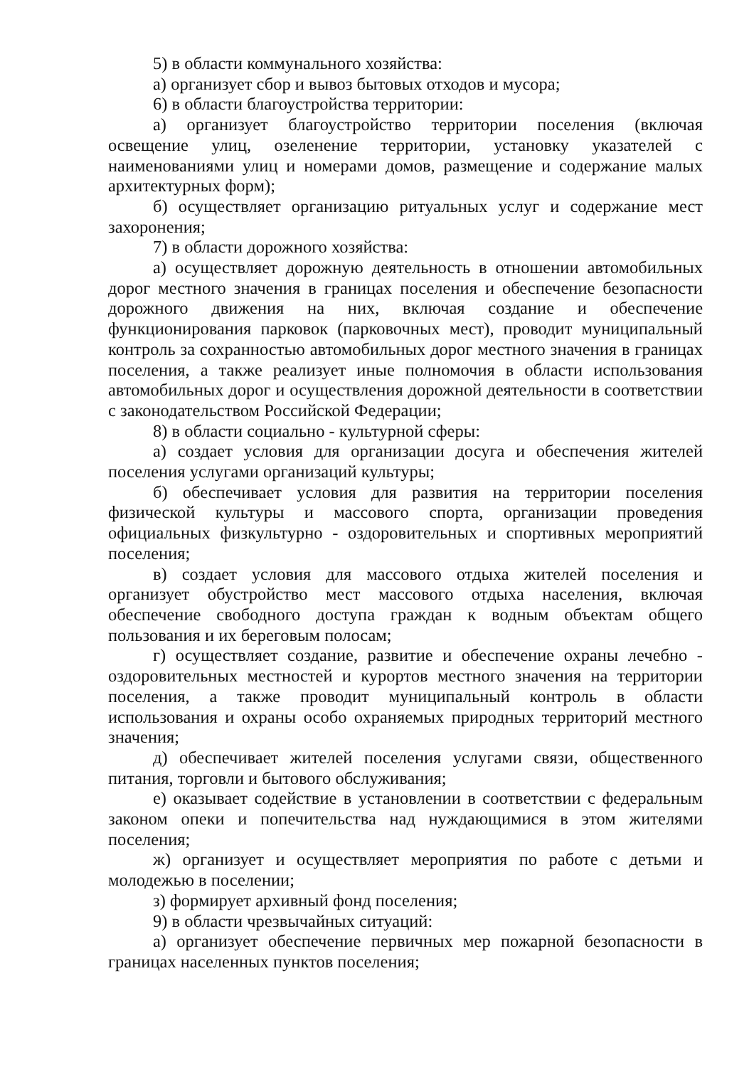5) в области коммунального хозяйства:
а) организует сбор и вывоз бытовых отходов и мусора;
6) в области благоустройства территории:
а) организует благоустройство территории поселения (включая освещение улиц, озеленение территории, установку указателей с наименованиями улиц и номерами домов, размещение и содержание малых архитектурных форм);
б) осуществляет организацию ритуальных услуг и содержание мест захоронения;
7) в области дорожного хозяйства:
а) осуществляет дорожную деятельность в отношении автомобильных дорог местного значения в границах поселения и обеспечение безопасности дорожного движения на них, включая создание и обеспечение функционирования парковок (парковочных мест), проводит муниципальный контроль за сохранностью автомобильных дорог местного значения в границах поселения, а также реализует иные полномочия в области использования автомобильных дорог и осуществления дорожной деятельности в соответствии с законодательством Российской Федерации;
8) в области социально - культурной сферы:
а) создает условия для организации досуга и обеспечения жителей поселения услугами организаций культуры;
б) обеспечивает условия для развития на территории поселения физической культуры и массового спорта, организации проведения официальных физкультурно - оздоровительных и спортивных мероприятий поселения;
в) создает условия для массового отдыха жителей поселения и организует обустройство мест массового отдыха населения, включая обеспечение свободного доступа граждан к водным объектам общего пользования и их береговым полосам;
г) осуществляет создание, развитие и обеспечение охраны лечебно - оздоровительных местностей и курортов местного значения на территории поселения, а также проводит муниципальный контроль в области использования и охраны особо охраняемых природных территорий местного значения;
д) обеспечивает жителей поселения услугами связи, общественного питания, торговли и бытового обслуживания;
е) оказывает содействие в установлении в соответствии с федеральным законом опеки и попечительства над нуждающимися в этом жителями поселения;
ж) организует и осуществляет мероприятия по работе с детьми и молодежью в поселении;
з) формирует архивный фонд поселения;
9) в области чрезвычайных ситуаций:
а) организует обеспечение первичных мер пожарной безопасности в границах населенных пунктов поселения;